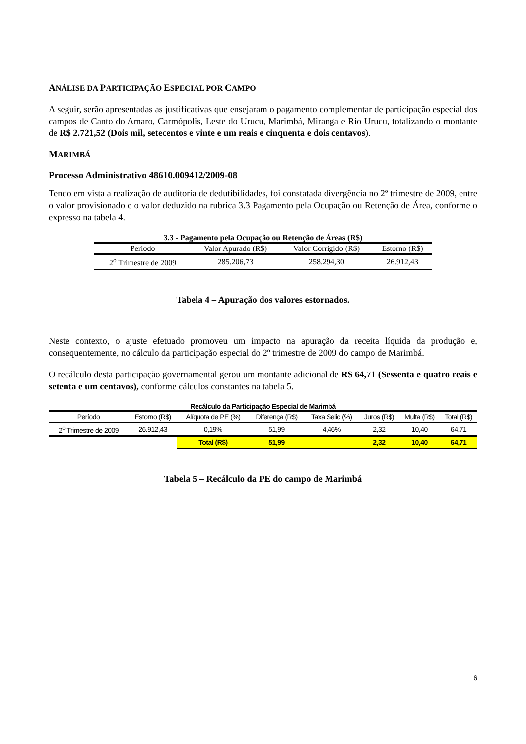ANÁLISE DA PARTICIPAÇÃO ESPECIAL POR CAMPO
A seguir, serão apresentadas as justificativas que ensejaram o pagamento complementar de participação especial dos campos de Canto do Amaro, Carmópolis, Leste do Urucu, Marimbá, Miranga e Rio Urucu, totalizando o montante de R$ 2.721,52 (Dois mil, setecentos e vinte e um reais e cinquenta e dois centavos).
MARIMBÁ
Processo Administrativo 48610.009412/2009-08
Tendo em vista a realização de auditoria de dedutibilidades, foi constatada divergência no 2º trimestre de 2009, entre o valor provisionado e o valor deduzido na rubrica 3.3 Pagamento pela Ocupação ou Retenção de Área, conforme o expresso na tabela 4.
3.3 - Pagamento pela Ocupação ou Retenção de Áreas (R$)
| Período | Valor Apurado (R$) | Valor Corrigido (R$) | Estorno (R$) |
| --- | --- | --- | --- |
| 2<sup>o</sup> Trimestre de 2009 | 285.206,73 | 258.294,30 | 26.912,43 |
Tabela 4 – Apuração dos valores estornados.
Neste contexto, o ajuste efetuado promoveu um impacto na apuração da receita líquida da produção e, consequentemente, no cálculo da participação especial do 2º trimestre de 2009 do campo de Marimbá.
O recálculo desta participação governamental gerou um montante adicional de R$ 64,71 (Sessenta e quatro reais e setenta e um centavos), conforme cálculos constantes na tabela 5.
Recálculo da Participação Especial de Marimbá
| Período | Estorno (R$) | Alíquota de PE (%) | Diferença (R$) | Taxa Selic (%) | Juros (R$) | Multa (R$) | Total (R$) |
| --- | --- | --- | --- | --- | --- | --- | --- |
| 2<sup>o</sup> Trimestre de 2009 | 26.912,43 | 0,19% | 51,99 | 4,46% | 2,32 | 10,40 | 64,71 |
| | | Total (R$) | 51,99 | | 2,32 | 10,40 | 64,71 |
Tabela 5 – Recálculo da PE do campo de Marimbá
6